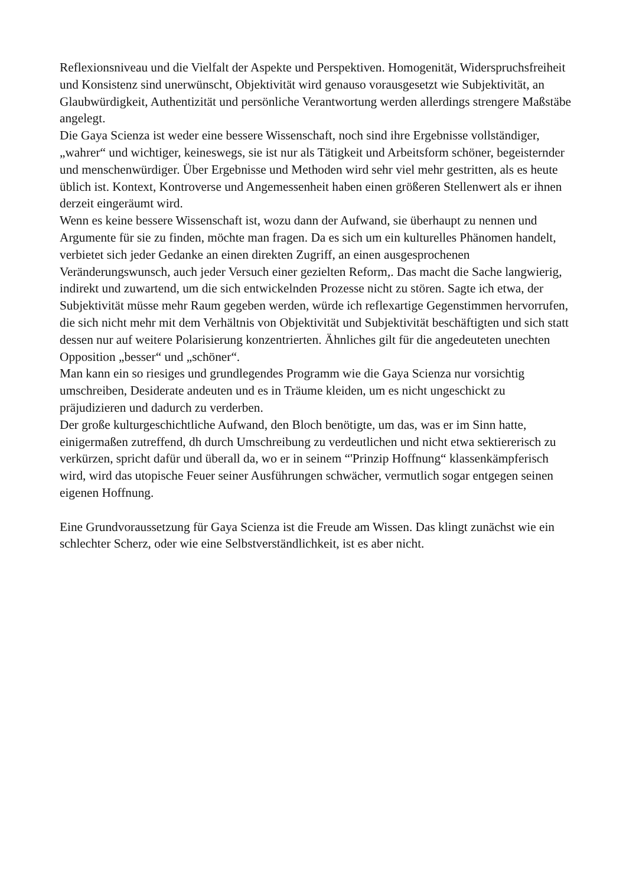Reflexionsniveau und die Vielfalt der Aspekte und Perspektiven. Homogenität, Widerspruchsfreiheit und Konsistenz sind unerwünscht, Objektivität wird genauso vorausgesetzt wie Subjektivität, an Glaubwürdigkeit, Authentizität und persönliche Verantwortung werden allerdings strengere Maßstäbe angelegt.
Die Gaya Scienza ist weder eine bessere Wissenschaft, noch sind ihre Ergebnisse vollständiger, „wahrer“ und wichtiger, keineswegs, sie ist nur als Tätigkeit und Arbeitsform schöner, begeisternder und menschenwürdiger. Über Ergebnisse und Methoden wird sehr viel mehr gestritten, als es heute üblich ist. Kontext, Kontroverse und Angemessenheit haben einen größeren Stellenwert als er ihnen derzeit eingeräumt wird.
Wenn es keine bessere Wissenschaft ist, wozu dann der Aufwand, sie überhaupt zu nennen und Argumente für sie zu finden, möchte man fragen. Da es sich um ein kulturelles Phänomen handelt, verbietet sich jeder Gedanke an einen direkten Zugriff, an einen ausgesprochenen Veränderungswunsch, auch jeder Versuch einer gezielten Reform,. Das macht die Sache langwierig, indirekt und zuwartend, um die sich entwickelnden Prozesse nicht zu stören. Sagte ich etwa, der Subjektivität müsse mehr Raum gegeben werden, würde ich reflexartige Gegenstimmen hervorrufen, die sich nicht mehr mit dem Verhältnis von Objektivität und Subjektivität beschäftigten und sich statt dessen nur auf weitere Polarisierung konzentrierten. Ähnliches gilt für die angedeuteten unechten Opposition „besser“ und „schöner“.
Man kann ein so riesiges und grundlegendes Programm wie die Gaya Scienza nur vorsichtig umschreiben, Desiderate andeuten und es in Träume kleiden, um es nicht ungeschickt zu präjudizieren und dadurch zu verderben.
Der große kulturgeschichtliche Aufwand, den Bloch benötigte, um das, was er im Sinn hatte, einigermaßen zutreffend, dh durch Umschreibung zu verdeutlichen und nicht etwa sektiererisch zu verkürzen, spricht dafür und überall da, wo er in seinem “'Prinzip Hoffnung“ klassenkämpferisch wird, wird das utopische Feuer seiner Ausführungen schwächer, vermutlich sogar entgegen seinen eigenen Hoffnung.
Eine Grundvoraussetzung für Gaya Scienza ist die Freude am Wissen. Das klingt zunächst wie ein schlechter Scherz, oder wie eine Selbstverständlichkeit, ist es aber nicht.